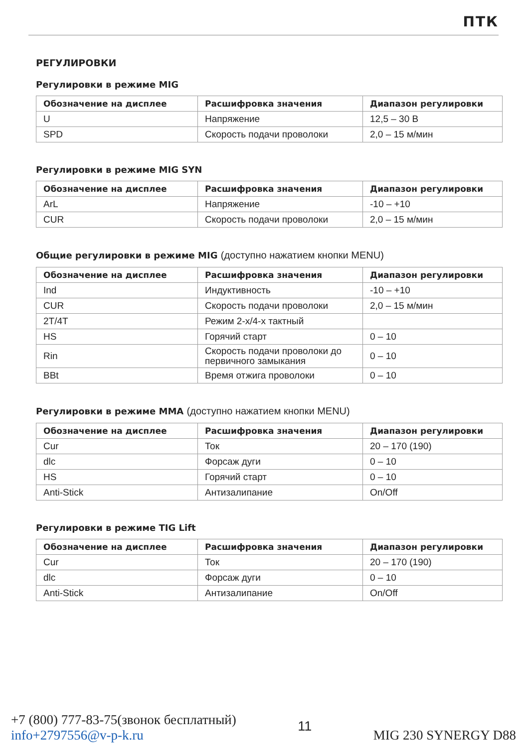ПТК
РЕГУЛИРОВКИ
Регулировки в режиме MIG
| Обозначение на дисплее | Расшифровка значения | Диапазон регулировки |
| --- | --- | --- |
| U | Напряжение | 12,5 – 30 В |
| SPD | Скорость подачи проволоки | 2,0 – 15 м/мин |
Регулировки в режиме MIG SYN
| Обозначение на дисплее | Расшифровка значения | Диапазон регулировки |
| --- | --- | --- |
| ArL | Напряжение | -10 – +10 |
| CUR | Скорость подачи проволоки | 2,0 – 15 м/мин |
Общие регулировки в режиме MIG (доступно нажатием кнопки MENU)
| Обозначение на дисплее | Расшифровка значения | Диапазон регулировки |
| --- | --- | --- |
| Ind | Индуктивность | -10 – +10 |
| CUR | Скорость подачи проволоки | 2,0 – 15 м/мин |
| 2T/4T | Режим 2-х/4-х тактный | |
| HS | Горячий старт | 0 – 10 |
| Rin | Скорость подачи проволоки до первичного замыкания | 0 – 10 |
| BBt | Время отжига проволоки | 0 – 10 |
Регулировки в режиме MMA (доступно нажатием кнопки MENU)
| Обозначение на дисплее | Расшифровка значения | Диапазон регулировки |
| --- | --- | --- |
| Cur | Ток | 20 – 170 (190) |
| dlc | Форсаж дуги | 0 – 10 |
| HS | Горячий старт | 0 – 10 |
| Anti-Stick | Антизалипание | On/Off |
Регулировки в режиме TIG Lift
| Обозначение на дисплее | Расшифровка значения | Диапазон регулировки |
| --- | --- | --- |
| Cur | Ток | 20 – 170 (190) |
| dlc | Форсаж дуги | 0 – 10 |
| Anti-Stick | Антизалипание | On/Off |
+7 (800) 777-83-75(звонок бесплатный)
info+2797556@v-p-k.ru
11
MIG 230 SYNERGY D88